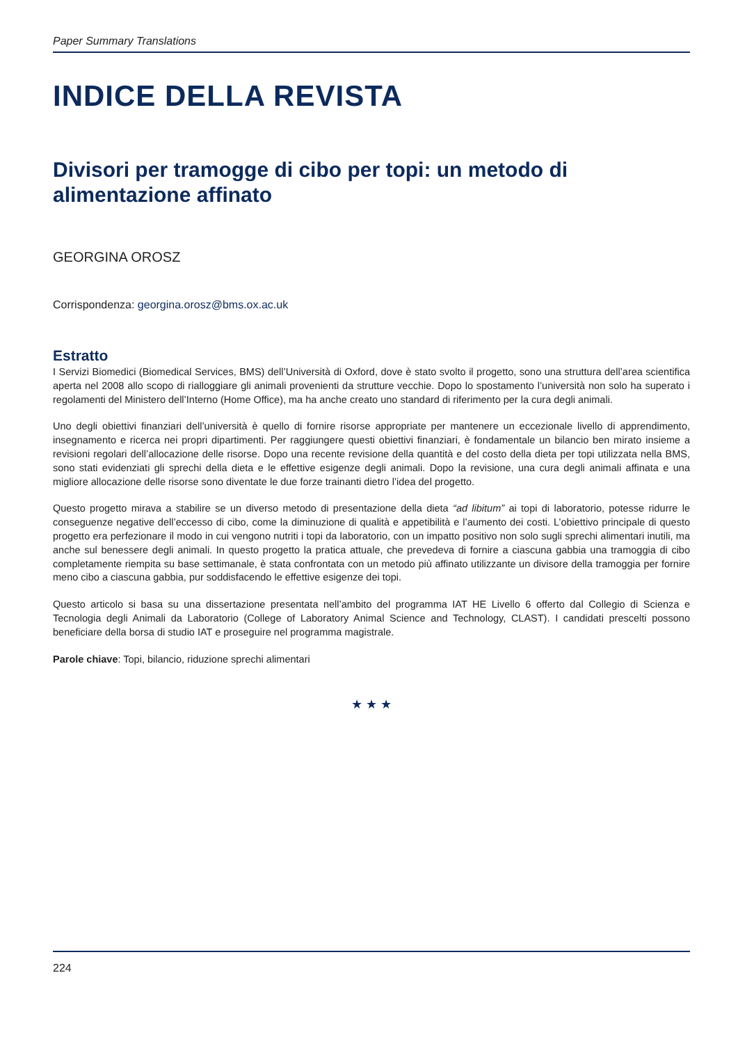Paper Summary Translations
INDICE DELLA REVISTA
Divisori per tramogge di cibo per topi: un metodo di alimentazione affinato
GEORGINA OROSZ
Corrispondenza: georgina.orosz@bms.ox.ac.uk
Estratto
I Servizi Biomedici (Biomedical Services, BMS) dell’Università di Oxford, dove è stato svolto il progetto, sono una struttura dell’area scientifica aperta nel 2008 allo scopo di rialloggiare gli animali provenienti da strutture vecchie. Dopo lo spostamento l’università non solo ha superato i regolamenti del Ministero dell’Interno (Home Office), ma ha anche creato uno standard di riferimento per la cura degli animali.
Uno degli obiettivi finanziari dell’università è quello di fornire risorse appropriate per mantenere un eccezionale livello di apprendimento, insegnamento e ricerca nei propri dipartimenti. Per raggiungere questi obiettivi finanziari, è fondamentale un bilancio ben mirato insieme a revisioni regolari dell’allocazione delle risorse. Dopo una recente revisione della quantità e del costo della dieta per topi utilizzata nella BMS, sono stati evidenziati gli sprechi della dieta e le effettive esigenze degli animali. Dopo la revisione, una cura degli animali affinata e una migliore allocazione delle risorse sono diventate le due forze trainanti dietro l’idea del progetto.
Questo progetto mirava a stabilire se un diverso metodo di presentazione della dieta “ad libitum” ai topi di laboratorio, potesse ridurre le conseguenze negative dell’eccesso di cibo, come la diminuzione di qualità e appetibilità e l’aumento dei costi. L’obiettivo principale di questo progetto era perfezionare il modo in cui vengono nutriti i topi da laboratorio, con un impatto positivo non solo sugli sprechi alimentari inutili, ma anche sul benessere degli animali. In questo progetto la pratica attuale, che prevedeva di fornire a ciascuna gabbia una tramoggia di cibo completamente riempita su base settimanale, è stata confrontata con un metodo più affinato utilizzante un divisore della tramoggia per fornire meno cibo a ciascuna gabbia, pur soddisfacendo le effettive esigenze dei topi.
Questo articolo si basa su una dissertazione presentata nell’ambito del programma IAT HE Livello 6 offerto dal Collegio di Scienza e Tecnologia degli Animali da Laboratorio (College of Laboratory Animal Science and Technology, CLAST). I candidati prescelti possono beneficiare della borsa di studio IAT e proseguire nel programma magistrale.
Parole chiave: Topi, bilancio, riduzione sprechi alimentari
★ ★ ★
224